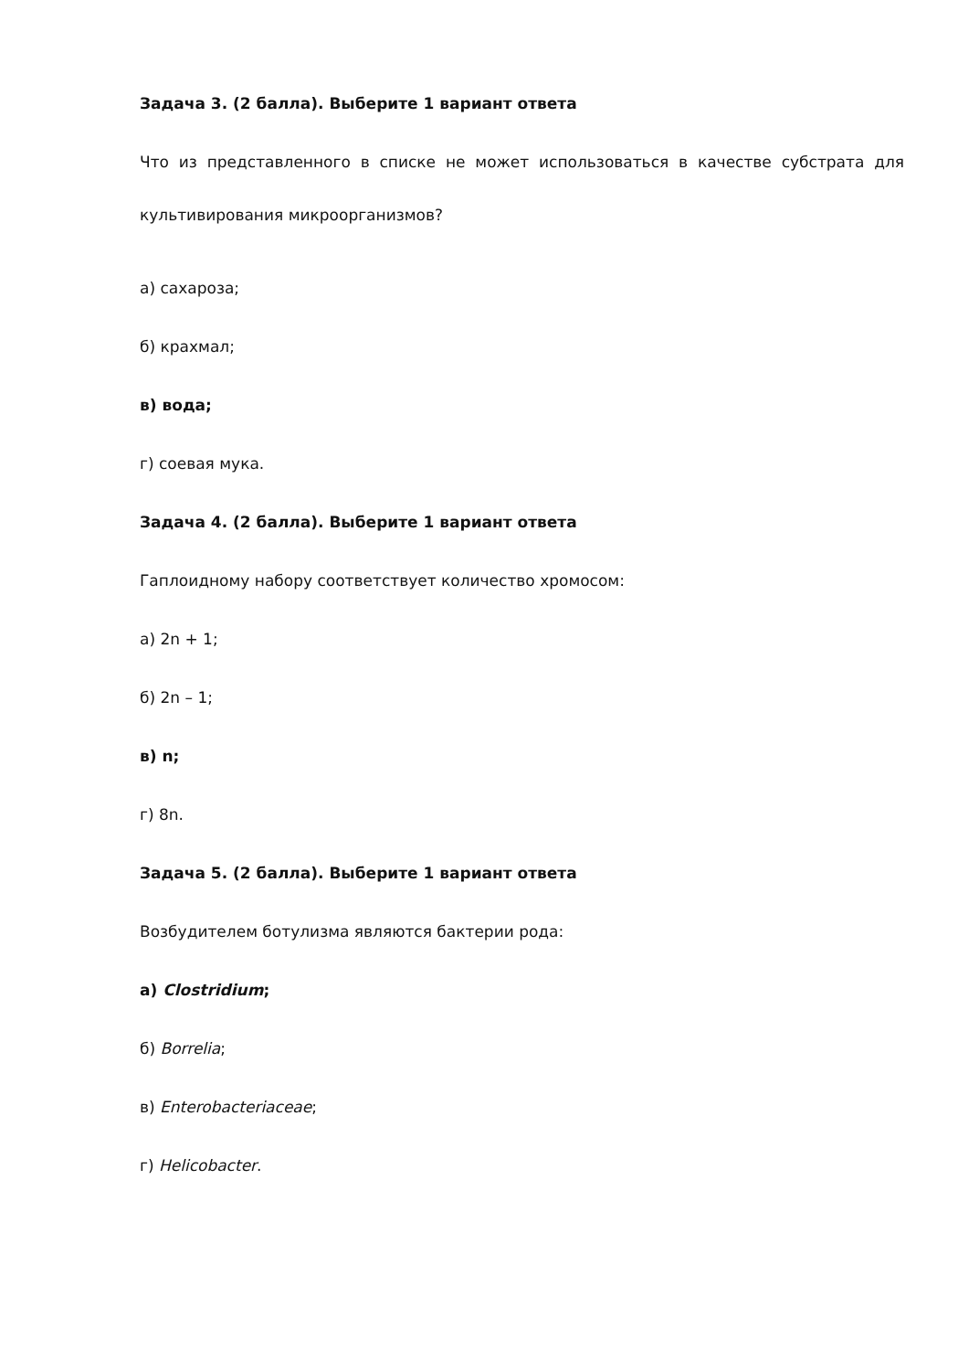Задача 3. (2 балла). Выберите 1 вариант ответа
Что из представленного в списке не может использоваться в качестве субстрата для культивирования микроорганизмов?
а) сахароза;
б) крахмал;
в) вода;
г) соевая мука.
Задача 4. (2 балла). Выберите 1 вариант ответа
Гаплоидному набору соответствует количество хромосом:
а) 2n + 1;
б) 2n – 1;
в) n;
г) 8n.
Задача 5. (2 балла). Выберите 1 вариант ответа
Возбудителем ботулизма являются бактерии рода:
а) Clostridium;
б) Borrelia;
в) Enterobacteriaceae;
г) Helicobacter.